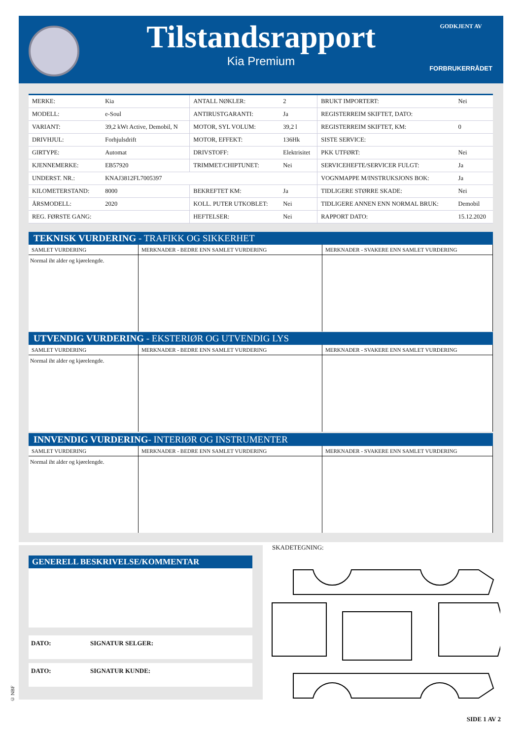Tilstandsrapport
Kia Premium
GODKJENT AV
FORBRUKERRÅDET
| MERKE: | Kia | ANTALL NØKLER: | 2 | BRUKT IMPORTERT: | Nei |
| MODELL: | e-Soul | ANTIRUSTGARANTI: | Ja | REGISTERREIM SKIFTET, DATO: | |
| VARIANT: | 39,2 kWt Active, Demobil, N | MOTOR, SYL VOLUM: | 39,2 l | REGISTERREIM SKIFTET, KM: | 0 |
| DRIVHJUL: | Forhjulsdrift | MOTOR, EFFEKT: | 136Hk | SISTE SERVICE: | |
| GIRTYPE: | Automat | DRIVSTOFF: | Elektrisitet | PKK UTFØRT: | Nei |
| KJENNEMERKE: | EB57920 | TRIMMET/CHIPTUNET: | Nei | SERVICEHEFTE/SERVICER FULGT: | Ja |
| UNDERST. NR.: | KNAJ3812FL7005397 | | | VOGNMAPPE M/INSTRUKSJONS BOK: | Ja |
| KILOMETERSTAND: | 8000 | BEKREFTET KM: | Ja | TIDLIGERE STØRRE SKADE: | Nei |
| ÅRSMODELL: | 2020 | KOLL. PUTER UTKOBLET: | Nei | TIDLIGERE ANNEN ENN NORMAL BRUK: | Demobil |
| REG. FØRSTE GANG: | | HEFTELSER: | Nei | RAPPORT DATO: | 15.12.2020 |
TEKNISK VURDERING - TRAFIKK OG SIKKERHET
| SAMLET VURDERING | MERKNADER - BEDRE ENN SAMLET VURDERING | MERKNADER - SVAKERE ENN SAMLET VURDERING |
| --- | --- | --- |
| Normal iht alder og kjørelengde. | | |
UTVENDIG VURDERING - EKSTERIØR OG UTVENDIG LYS
| SAMLET VURDERING | MERKNADER - BEDRE ENN SAMLET VURDERING | MERKNADER - SVAKERE ENN SAMLET VURDERING |
| --- | --- | --- |
| Normal iht alder og kjørelengde. | | |
INNVENDIG VURDERING- INTERIØR OG INSTRUMENTER
| SAMLET VURDERING | MERKNADER - BEDRE ENN SAMLET VURDERING | MERKNADER - SVAKERE ENN SAMLET VURDERING |
| --- | --- | --- |
| Normal iht alder og kjørelengde. | | |
GENERELL BESKRIVELSE/KOMMENTAR
DATO: SIGNATUR SELGER:
DATO: SIGNATUR KUNDE:
SKADETEGNING:
© NBF
SIDE 1 AV 2